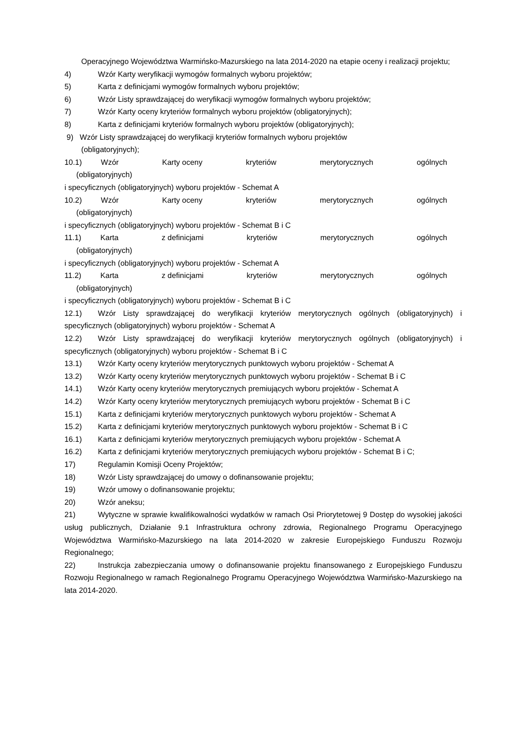Operacyjnego Województwa Warmińsko-Mazurskiego na lata 2014-2020 na etapie oceny i realizacji projektu;
4) Wzór Karty weryfikacji wymogów formalnych wyboru projektów;
5) Karta z definicjami wymogów formalnych wyboru projektów;
6) Wzór Listy sprawdzającej do weryfikacji wymogów formalnych wyboru projektów;
7) Wzór Karty oceny kryteriów formalnych wyboru projektów (obligatoryjnych);
8) Karta z definicjami kryteriów formalnych wyboru projektów (obligatoryjnych);
9) Wzór Listy sprawdzającej do weryfikacji kryteriów formalnych wyboru projektów
(obligatoryjnych);
10.1) Wzór Karty oceny kryteriów merytorycznych ogólnych
(obligatoryjnych)
i specyficznych (obligatoryjnych) wyboru projektów - Schemat A
10.2) Wzór Karty oceny kryteriów merytorycznych ogólnych
(obligatoryjnych)
i specyficznych (obligatoryjnych) wyboru projektów - Schemat B i C
11.1) Karta z definicjami kryteriów merytorycznych ogólnych
(obligatoryjnych)
i specyficznych (obligatoryjnych) wyboru projektów - Schemat A
11.2) Karta z definicjami kryteriów merytorycznych ogólnych
(obligatoryjnych)
i specyficznych (obligatoryjnych) wyboru projektów - Schemat B i C
12.1) Wzór Listy sprawdzającej do weryfikacji kryteriów merytorycznych ogólnych (obligatoryjnych) i specyficznych (obligatoryjnych) wyboru projektów - Schemat A
12.2) Wzór Listy sprawdzającej do weryfikacji kryteriów merytorycznych ogólnych (obligatoryjnych) i specyficznych (obligatoryjnych) wyboru projektów - Schemat B i C
13.1) Wzór Karty oceny kryteriów merytorycznych punktowych wyboru projektów - Schemat A
13.2) Wzór Karty oceny kryteriów merytorycznych punktowych wyboru projektów - Schemat B i C
14.1) Wzór Karty oceny kryteriów merytorycznych premiujących wyboru projektów - Schemat A
14.2) Wzór Karty oceny kryteriów merytorycznych premiujących wyboru projektów - Schemat B i C
15.1) Karta z definicjami kryteriów merytorycznych punktowych wyboru projektów - Schemat A
15.2) Karta z definicjami kryteriów merytorycznych punktowych wyboru projektów - Schemat B i C
16.1) Karta z definicjami kryteriów merytorycznych premiujących wyboru projektów - Schemat A
16.2) Karta z definicjami kryteriów merytorycznych premiujących wyboru projektów - Schemat B i C;
17) Regulamin Komisji Oceny Projektów;
18) Wzór Listy sprawdzającej do umowy o dofinansowanie projektu;
19) Wzór umowy o dofinansowanie projektu;
20) Wzór aneksu;
21) Wytyczne w sprawie kwalifikowalności wydatków w ramach Osi Priorytetowej 9 Dostęp do wysokiej jakości usług publicznych, Działanie 9.1 Infrastruktura ochrony zdrowia, Regionalnego Programu Operacyjnego Województwa Warmińsko-Mazurskiego na lata 2014-2020 w zakresie Europejskiego Funduszu Rozwoju Regionalnego;
22) Instrukcja zabezpieczania umowy o dofinansowanie projektu finansowanego z Europejskiego Funduszu Rozwoju Regionalnego w ramach Regionalnego Programu Operacyjnego Województwa Warmińsko-Mazurskiego na lata 2014-2020.